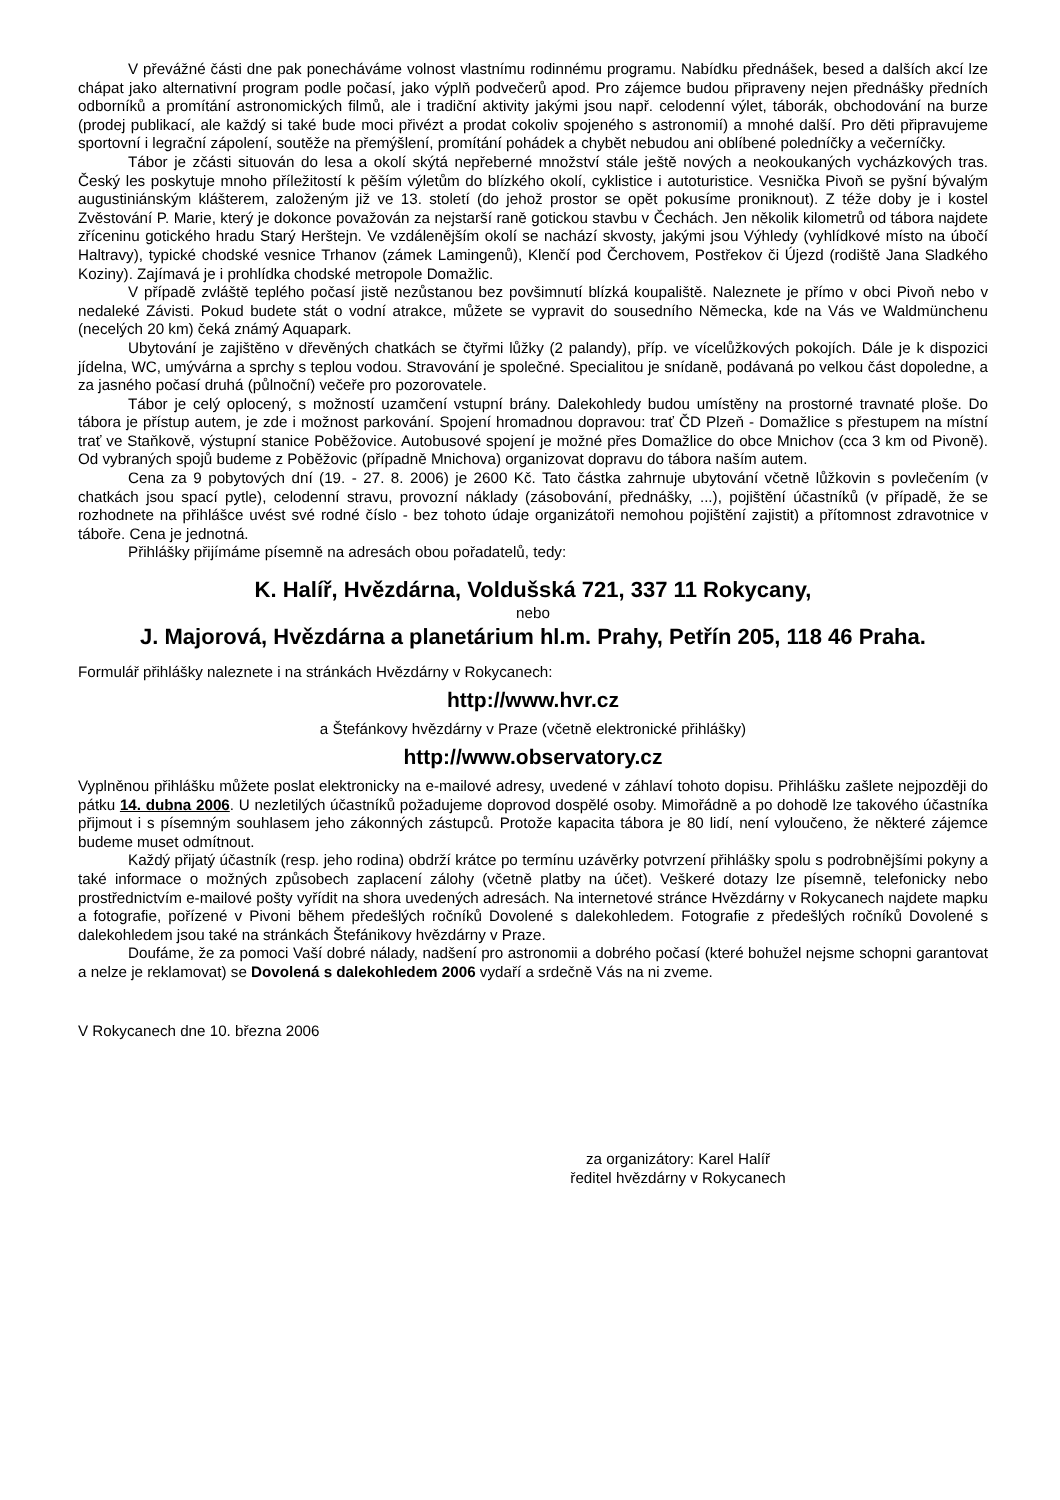V převážné části dne pak ponecháváme volnost vlastnímu rodinnému programu. Nabídku přednášek, besed a dalších akcí lze chápat jako alternativní program podle počasí, jako výplň podvečerů apod. Pro zájemce budou připraveny nejen přednášky předních odborníků a promítání astronomických filmů, ale i tradiční aktivity jakými jsou např. celodenní výlet, táborák, obchodování na burze (prodej publikací, ale každý si také bude moci přivézt a prodat cokoliv spojeného s astronomií) a mnohé další. Pro děti připravujeme sportovní i legrační zápolení, soutěže na přemýšlení, promítání pohádek a chybět nebudou ani oblíbené poledníčky a večerníčky.
Tábor je zčásti situován do lesa a okolí skýtá nepřeberné množství stále ještě nových a neokoukaných vycházkových tras. Český les poskytuje mnoho příležitostí k pěším výletům do blízkého okolí, cyklistice i autoturistice. Vesnička Pivoň se pyšní bývalým augustiniánským klášterem, založeným již ve 13. století (do jehož prostor se opět pokusíme proniknout). Z téže doby je i kostel Zvěstování P. Marie, který je dokonce považován za nejstarší raně gotickou stavbu v Čechách. Jen několik kilometrů od tábora najdete zříceninu gotického hradu Starý Herštejn. Ve vzdálenějším okolí se nachází skvosty, jakými jsou Výhledy (vyhlídkové místo na úbočí Haltravy), typické chodské vesnice Trhanov (zámek Lamingenů), Klenčí pod Čerchovem, Postřekov či Újezd (rodiště Jana Sladkého Koziny). Zajímavá je i prohlídka chodské metropole Domažlic.
V případě zvláště teplého počasí jistě nezůstanou bez povšimnutí blízká koupaliště. Naleznete je přímo v obci Pivoň nebo v nedaleké Závisti. Pokud budete stát o vodní atrakce, můžete se vypravit do sousedního Německa, kde na Vás ve Waldmünchenu (necelých 20 km) čeká známý Aquapark.
Ubytování je zajištěno v dřevěných chatkách se čtyřmi lůžky (2 palandy), příp. ve vícelůžkových pokojích. Dále je k dispozici jídelna, WC, umývárna a sprchy s teplou vodou. Stravování je společné. Specialitou je snídaně, podávaná po velkou část dopoledne, a za jasného počasí druhá (půlnoční) večeře pro pozorovatele.
Tábor je celý oplocený, s možností uzamčení vstupní brány. Dalekohledy budou umístěny na prostorné travnaté ploše. Do tábora je přístup autem, je zde i možnost parkování. Spojení hromadnou dopravou: trať ČD Plzeň - Domažlice s přestupem na místní trať ve Staňkově, výstupní stanice Poběžovice. Autobusové spojení je možné přes Domažlice do obce Mnichov (cca 3 km od Pivoně). Od vybraných spojů budeme z Poběžovic (případně Mnichova) organizovat dopravu do tábora naším autem.
Cena za 9 pobytových dní (19. - 27. 8. 2006) je 2600 Kč. Tato částka zahrnuje ubytování včetně lůžkovin s povlečením (v chatkách jsou spací pytle), celodenní stravu, provozní náklady (zásobování, přednášky, ...), pojištění účastníků (v případě, že se rozhodnete na přihlášce uvést své rodné číslo - bez tohoto údaje organizátoři nemohou pojištění zajistit) a přítomnost zdravotnice v táboře. Cena je jednotná.
Přihlášky přijímáme písemně na adresách obou pořadatelů, tedy:
K. Halíř, Hvězdárna, Voldušská 721, 337 11 Rokycany,
nebo
J. Majorová, Hvězdárna a planetárium hl.m. Prahy, Petřín 205, 118 46 Praha.
Formulář přihlášky naleznete i na stránkách Hvězdárny v Rokycanech:
http://www.hvr.cz
a Štefánkovy hvězdárny v Praze (včetně elektronické přihlášky)
http://www.observatory.cz
Vyplněnou přihlášku můžete poslat elektronicky na e-mailové adresy, uvedené v záhlaví tohoto dopisu. Přihlášku zašlete nejpozději do pátku 14. dubna 2006. U nezletilých účastníků požadujeme doprovod dospělé osoby. Mimořádně a po dohodě lze takového účastníka přijmout i s písemným souhlasem jeho zákonných zástupců. Protože kapacita tábora je 80 lidí, není vyloučeno, že některé zájemce budeme muset odmítnout.
Každý přijatý účastník (resp. jeho rodina) obdrží krátce po termínu uzávěrky potvrzení přihlášky spolu s podrobnějšími pokyny a také informace o možných způsobech zaplacení zálohy (včetně platby na účet). Veškeré dotazy lze písemně, telefonicky nebo prostřednictvím e-mailové pošty vyřídit na shora uvedených adresách. Na internetové stránce Hvězdárny v Rokycanech najdete mapku a fotografie, pořízené v Pivoni během předešlých ročníků Dovolené s dalekohledem. Fotografie z předešlých ročníků Dovolené s dalekohledem jsou také na stránkách Štefánikovy hvězdárny v Praze.
Doufáme, že za pomoci Vaší dobré nálady, nadšení pro astronomii a dobrého počasí (které bohužel nejsme schopni garantovat a nelze je reklamovat) se Dovolená s dalekohledem 2006 vydaří a srdečně Vás na ni zveme.
V Rokycanech dne 10. března 2006
za organizátory: Karel Halíř
ředitel hvězdárny v Rokycanech